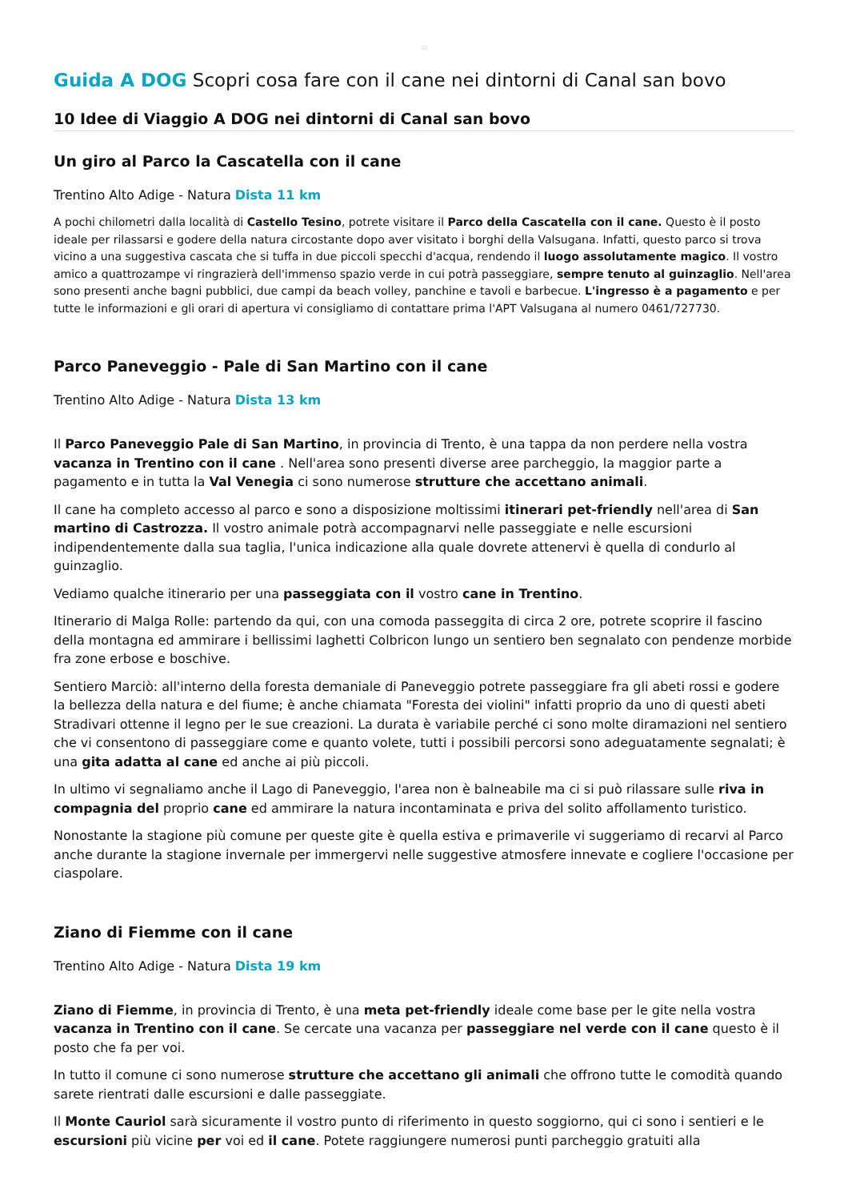□
Guida A DOG Scopri cosa fare con il cane nei dintorni di Canal san bovo
10 Idee di Viaggio A DOG nei dintorni di Canal san bovo
Un giro al Parco la Cascatella con il cane
Trentino Alto Adige - Natura Dista 11 km
A pochi chilometri dalla località di Castello Tesino, potrete visitare il Parco della Cascatella con il cane. Questo è il posto ideale per rilassarsi e godere della natura circostante dopo aver visitato i borghi della Valsugana. Infatti, questo parco si trova vicino a una suggestiva cascata che si tuffa in due piccoli specchi d'acqua, rendendo il luogo assolutamente magico. Il vostro amico a quattrozampe vi ringrazierà dell'immenso spazio verde in cui potrà passeggiare, sempre tenuto al guinzaglio. Nell'area sono presenti anche bagni pubblici, due campi da beach volley, panchine e tavoli e barbecue. L'ingresso è a pagamento e per tutte le informazioni e gli orari di apertura vi consigliamo di contattare prima l'APT Valsugana al numero 0461/727730.
Parco Paneveggio - Pale di San Martino con il cane
Trentino Alto Adige - Natura Dista 13 km
Il Parco Paneveggio Pale di San Martino, in provincia di Trento, è una tappa da non perdere nella vostra vacanza in Trentino con il cane . Nell'area sono presenti diverse aree parcheggio, la maggior parte a pagamento e in tutta la Val Venegia ci sono numerose strutture che accettano animali.
Il cane ha completo accesso al parco e sono a disposizione moltissimi itinerari pet-friendly nell'area di San martino di Castrozza. Il vostro animale potrà accompagnarvi nelle passeggiate e nelle escursioni indipendentemente dalla sua taglia, l'unica indicazione alla quale dovrete attenervi è quella di condurlo al guinzaglio.
Vediamo qualche itinerario per una passeggiata con il vostro cane in Trentino.
Itinerario di Malga Rolle: partendo da qui, con una comoda passeggita di circa 2 ore, potrete scoprire il fascino della montagna ed ammirare i bellissimi laghetti Colbricon lungo un sentiero ben segnalato con pendenze morbide fra zone erbose e boschive.
Sentiero Marciò: all'interno della foresta demaniale di Paneveggio potrete passeggiare fra gli abeti rossi e godere la bellezza della natura e del fiume; è anche chiamata "Foresta dei violini" infatti proprio da uno di questi abeti Stradivari ottenne il legno per le sue creazioni. La durata è variabile perché ci sono molte diramazioni nel sentiero che vi consentono di passeggiare come e quanto volete, tutti i possibili percorsi sono adeguatamente segnalati; è una gita adatta al cane ed anche ai più piccoli.
In ultimo vi segnaliamo anche il Lago di Paneveggio, l'area non è balneabile ma ci si può rilassare sulle riva in compagnia del proprio cane ed ammirare la natura incontaminata e priva del solito affollamento turistico.
Nonostante la stagione più comune per queste gite è quella estiva e primaverile vi suggeriamo di recarvi al Parco anche durante la stagione invernale per immergervi nelle suggestive atmosfere innevate e cogliere l'occasione per ciaspolare.
Ziano di Fiemme con il cane
Trentino Alto Adige - Natura Dista 19 km
Ziano di Fiemme, in provincia di Trento, è una meta pet-friendly ideale come base per le gite nella vostra vacanza in Trentino con il cane. Se cercate una vacanza per passeggiare nel verde con il cane questo è il posto che fa per voi.
In tutto il comune ci sono numerose strutture che accettano gli animali che offrono tutte le comodità quando sarete rientrati dalle escursioni e dalle passeggiate.
Il Monte Cauriol sarà sicuramente il vostro punto di riferimento in questo soggiorno, qui ci sono i sentieri e le escursioni più vicine per voi ed il cane. Potete raggiungere numerosi punti parcheggio gratuiti alla